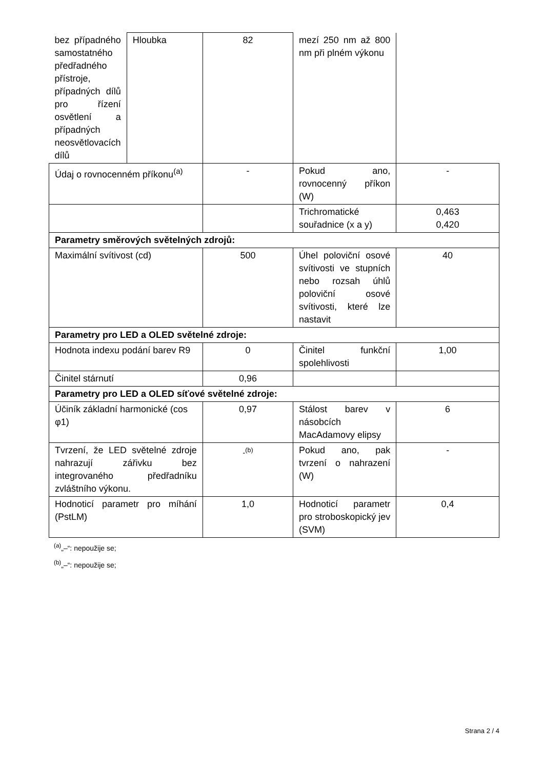| bez případného samostatného předřadného přístroje, případných dílů pro řízení osvětlení a případných neosvětlovacích dílů | Hloubka | 82 | mezí 250 nm až 800 nm při plném výkonu | |
| Údaj o rovnocenném příkonu<sup>(a)</sup> | | - | Pokud ano, rovnocenný příkon (W) | - |
| | | | Trichromatické souřadnice (x a y) | 0,463 0,420 |
| Parametry směrových světelných zdrojů: | | | | |
| Maximální svítivost (cd) | | 500 | Úhel poloviční osové svítivosti ve stupních nebo rozsah úhlů poloviční osové svítivosti, které lze nastavit | 40 |
| Parametry pro LED a OLED světelné zdroje: | | | | |
| Hodnota indexu podání barev R9 | | 0 | Činitel funkční spolehlivosti | 1,00 |
| Činitel stárnutí | | 0,96 | | |
| Parametry pro LED a OLED síťové světelné zdroje: | | | | |
| Účiník základní harmonické (cos φ1) | | 0,97 | Stálost barev v násobcích MacAdamovy elipsy | 6 |
| Tvrzení, že LED světelné zdroje nahrazují zářivku bez integrovaného předřadníku zvláštního výkonu. | | -<sup>(b)</sup> | Pokud ano, pak tvrzení o nahrazení (W) | - |
| Hodnoticí parametr pro míhání (PstLM) | | 1,0 | Hodnoticí parametr pro stroboskopický jev (SVM) | 0,4 |
<sup>(a)</sup>„–“: nepoužije se;
<sup>(b)</sup>„–“: nepoužije se;
Strana 2 / 4